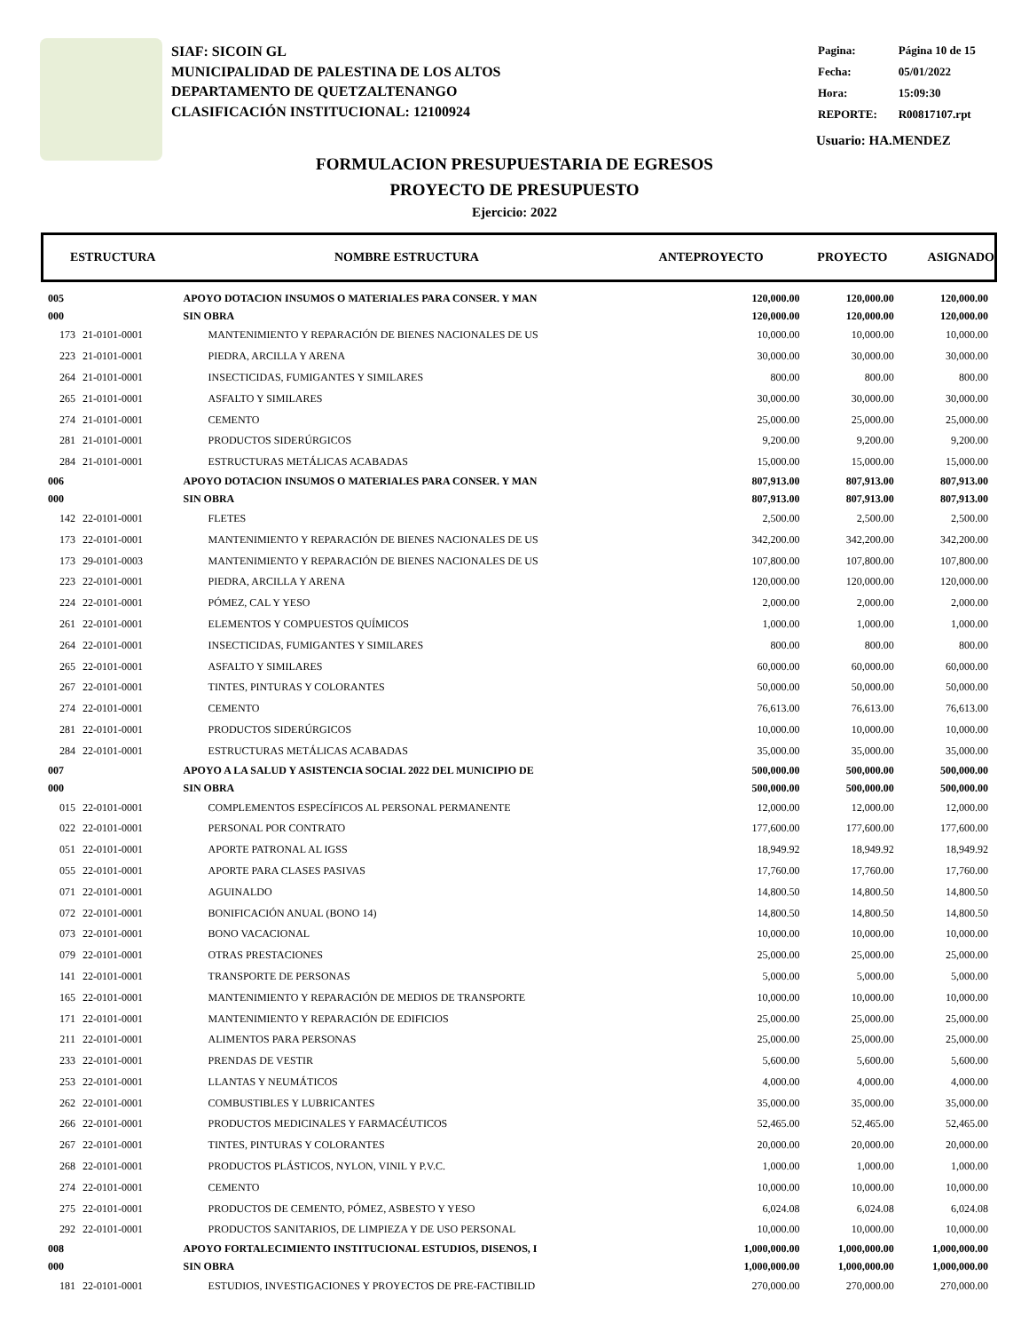SIAF: SICOIN GL
MUNICIPALIDAD DE PALESTINA DE LOS ALTOS
DEPARTAMENTO DE QUETZALTENANGO
CLASIFICACIÓN INSTITUCIONAL: 12100924
| Pagina: | Página 10 de 15 |
| Fecha: | 05/01/2022 |
| Hora: | 15:09:30 |
| REPORTE: | R00817107.rpt |
Usuario: HA.MENDEZ
FORMULACION PRESUPUESTARIA DE EGRESOS
PROYECTO DE PRESUPUESTO
Ejercicio: 2022
ESTRUCTURA NOMBRE ESTRUCTURA ANTEPROYECTO PROYECTO ASIGNADO
| 005 | | APOYO DOTACION INSUMOS O MATERIALES PARA CONSER. Y MAN | | 120,000.00 | 120,000.00 | 120,000.00 |
| 000 | | SIN OBRA | | 120,000.00 | 120,000.00 | 120,000.00 |
| 173 | 21-0101-0001 | | MANTENIMIENTO Y REPARACIÓN DE BIENES NACIONALES DE US | 10,000.00 | 10,000.00 | 10,000.00 |
| 223 | 21-0101-0001 | | PIEDRA, ARCILLA Y ARENA | 30,000.00 | 30,000.00 | 30,000.00 |
| 264 | 21-0101-0001 | | INSECTICIDAS, FUMIGANTES Y SIMILARES | 800.00 | 800.00 | 800.00 |
| 265 | 21-0101-0001 | | ASFALTO Y SIMILARES | 30,000.00 | 30,000.00 | 30,000.00 |
| 274 | 21-0101-0001 | | CEMENTO | 25,000.00 | 25,000.00 | 25,000.00 |
| 281 | 21-0101-0001 | | PRODUCTOS SIDERÚRGICOS | 9,200.00 | 9,200.00 | 9,200.00 |
| 284 | 21-0101-0001 | | ESTRUCTURAS METÁLICAS ACABADAS | 15,000.00 | 15,000.00 | 15,000.00 |
| 006 | | APOYO DOTACION INSUMOS O MATERIALES PARA CONSER. Y MAN | | 807,913.00 | 807,913.00 | 807,913.00 |
| 000 | | SIN OBRA | | 807,913.00 | 807,913.00 | 807,913.00 |
| 142 | 22-0101-0001 | | FLETES | 2,500.00 | 2,500.00 | 2,500.00 |
| 173 | 22-0101-0001 | | MANTENIMIENTO Y REPARACIÓN DE BIENES NACIONALES DE US | 342,200.00 | 342,200.00 | 342,200.00 |
| 173 | 29-0101-0003 | | MANTENIMIENTO Y REPARACIÓN DE BIENES NACIONALES DE US | 107,800.00 | 107,800.00 | 107,800.00 |
| 223 | 22-0101-0001 | | PIEDRA, ARCILLA Y ARENA | 120,000.00 | 120,000.00 | 120,000.00 |
| 224 | 22-0101-0001 | | PÓMEZ, CAL Y YESO | 2,000.00 | 2,000.00 | 2,000.00 |
| 261 | 22-0101-0001 | | ELEMENTOS Y COMPUESTOS QUÍMICOS | 1,000.00 | 1,000.00 | 1,000.00 |
| 264 | 22-0101-0001 | | INSECTICIDAS, FUMIGANTES Y SIMILARES | 800.00 | 800.00 | 800.00 |
| 265 | 22-0101-0001 | | ASFALTO Y SIMILARES | 60,000.00 | 60,000.00 | 60,000.00 |
| 267 | 22-0101-0001 | | TINTES, PINTURAS Y COLORANTES | 50,000.00 | 50,000.00 | 50,000.00 |
| 274 | 22-0101-0001 | | CEMENTO | 76,613.00 | 76,613.00 | 76,613.00 |
| 281 | 22-0101-0001 | | PRODUCTOS SIDERÚRGICOS | 10,000.00 | 10,000.00 | 10,000.00 |
| 284 | 22-0101-0001 | | ESTRUCTURAS METÁLICAS ACABADAS | 35,000.00 | 35,000.00 | 35,000.00 |
| 007 | | APOYO A LA SALUD Y ASISTENCIA SOCIAL 2022 DEL MUNICIPIO DE | | 500,000.00 | 500,000.00 | 500,000.00 |
| 000 | | SIN OBRA | | 500,000.00 | 500,000.00 | 500,000.00 |
| 015 | 22-0101-0001 | | COMPLEMENTOS ESPECÍFICOS AL PERSONAL PERMANENTE | 12,000.00 | 12,000.00 | 12,000.00 |
| 022 | 22-0101-0001 | | PERSONAL POR CONTRATO | 177,600.00 | 177,600.00 | 177,600.00 |
| 051 | 22-0101-0001 | | APORTE PATRONAL AL IGSS | 18,949.92 | 18,949.92 | 18,949.92 |
| 055 | 22-0101-0001 | | APORTE PARA CLASES PASIVAS | 17,760.00 | 17,760.00 | 17,760.00 |
| 071 | 22-0101-0001 | | AGUINALDO | 14,800.50 | 14,800.50 | 14,800.50 |
| 072 | 22-0101-0001 | | BONIFICACIÓN ANUAL (BONO 14) | 14,800.50 | 14,800.50 | 14,800.50 |
| 073 | 22-0101-0001 | | BONO VACACIONAL | 10,000.00 | 10,000.00 | 10,000.00 |
| 079 | 22-0101-0001 | | OTRAS PRESTACIONES | 25,000.00 | 25,000.00 | 25,000.00 |
| 141 | 22-0101-0001 | | TRANSPORTE DE PERSONAS | 5,000.00 | 5,000.00 | 5,000.00 |
| 165 | 22-0101-0001 | | MANTENIMIENTO Y REPARACIÓN DE MEDIOS DE TRANSPORTE | 10,000.00 | 10,000.00 | 10,000.00 |
| 171 | 22-0101-0001 | | MANTENIMIENTO Y REPARACIÓN DE EDIFICIOS | 25,000.00 | 25,000.00 | 25,000.00 |
| 211 | 22-0101-0001 | | ALIMENTOS PARA PERSONAS | 25,000.00 | 25,000.00 | 25,000.00 |
| 233 | 22-0101-0001 | | PRENDAS DE VESTIR | 5,600.00 | 5,600.00 | 5,600.00 |
| 253 | 22-0101-0001 | | LLANTAS Y NEUMÁTICOS | 4,000.00 | 4,000.00 | 4,000.00 |
| 262 | 22-0101-0001 | | COMBUSTIBLES Y LUBRICANTES | 35,000.00 | 35,000.00 | 35,000.00 |
| 266 | 22-0101-0001 | | PRODUCTOS MEDICINALES Y FARMACÉUTICOS | 52,465.00 | 52,465.00 | 52,465.00 |
| 267 | 22-0101-0001 | | TINTES, PINTURAS Y COLORANTES | 20,000.00 | 20,000.00 | 20,000.00 |
| 268 | 22-0101-0001 | | PRODUCTOS PLÁSTICOS, NYLON, VINIL Y P.V.C. | 1,000.00 | 1,000.00 | 1,000.00 |
| 274 | 22-0101-0001 | | CEMENTO | 10,000.00 | 10,000.00 | 10,000.00 |
| 275 | 22-0101-0001 | | PRODUCTOS DE CEMENTO, PÓMEZ, ASBESTO Y YESO | 6,024.08 | 6,024.08 | 6,024.08 |
| 292 | 22-0101-0001 | | PRODUCTOS SANITARIOS, DE LIMPIEZA Y DE USO PERSONAL | 10,000.00 | 10,000.00 | 10,000.00 |
| 008 | | APOYO FORTALECIMIENTO INSTITUCIONAL ESTUDIOS, DISENOS, I | | 1,000,000.00 | 1,000,000.00 | 1,000,000.00 |
| 000 | | SIN OBRA | | 1,000,000.00 | 1,000,000.00 | 1,000,000.00 |
| 181 | 22-0101-0001 | | ESTUDIOS, INVESTIGACIONES Y PROYECTOS DE PRE-FACTIBILID | 270,000.00 | 270,000.00 | 270,000.00 |